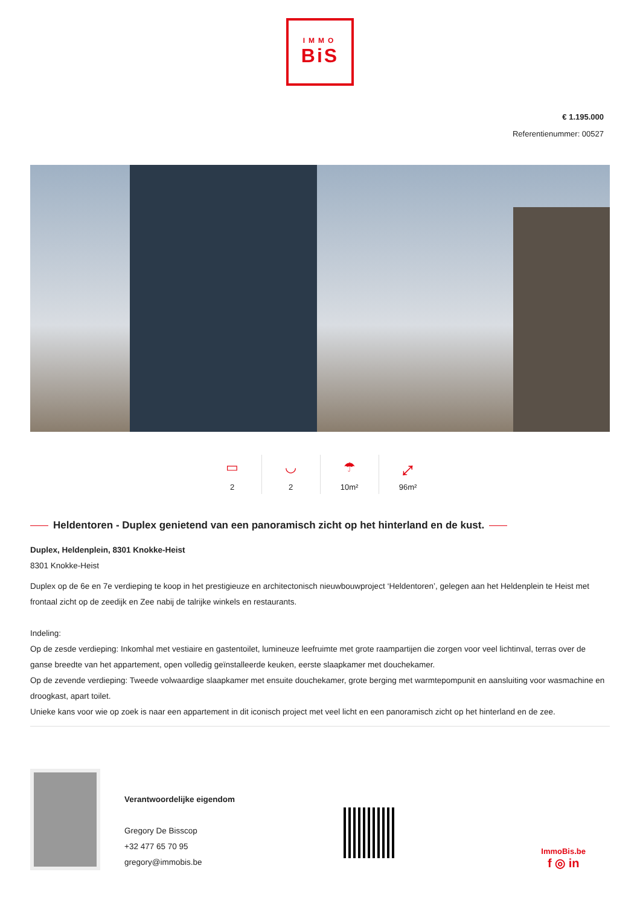IMMO
BiS
€ 1.195.000
Referentienummer: 00527
▭
2
◡
2
☂
10m²
⤢
96m²
Heldentoren - Duplex genietend van een panoramisch zicht op het hinterland en de kust.
Duplex, Heldenplein, 8301 Knokke-Heist
8301 Knokke-Heist
Duplex op de 6e en 7e verdieping te koop in het prestigieuze en architectonisch nieuwbouwproject ‘Heldentoren’, gelegen aan het Heldenplein te Heist met frontaal zicht op de zeedijk en Zee nabij de talrijke winkels en restaurants.
Indeling:
Op de zesde verdieping: Inkomhal met vestiaire en gastentoilet, lumineuze leefruimte met grote raampartijen die zorgen voor veel lichtinval, terras over de ganse breedte van het appartement, open volledig geïnstalleerde keuken, eerste slaapkamer met douchekamer.
Op de zevende verdieping: Tweede volwaardige slaapkamer met ensuite douchekamer, grote berging met warmtepompunit en aansluiting voor wasmachine en droogkast, apart toilet.
Unieke kans voor wie op zoek is naar een appartement in dit iconisch project met veel licht en een panoramisch zicht op het hinterland en de zee.
Verantwoordelijke eigendom
Gregory De Bisscop
+32 477 65 70 95
gregory@immobis.be
ImmoBis.be
f ◎ in